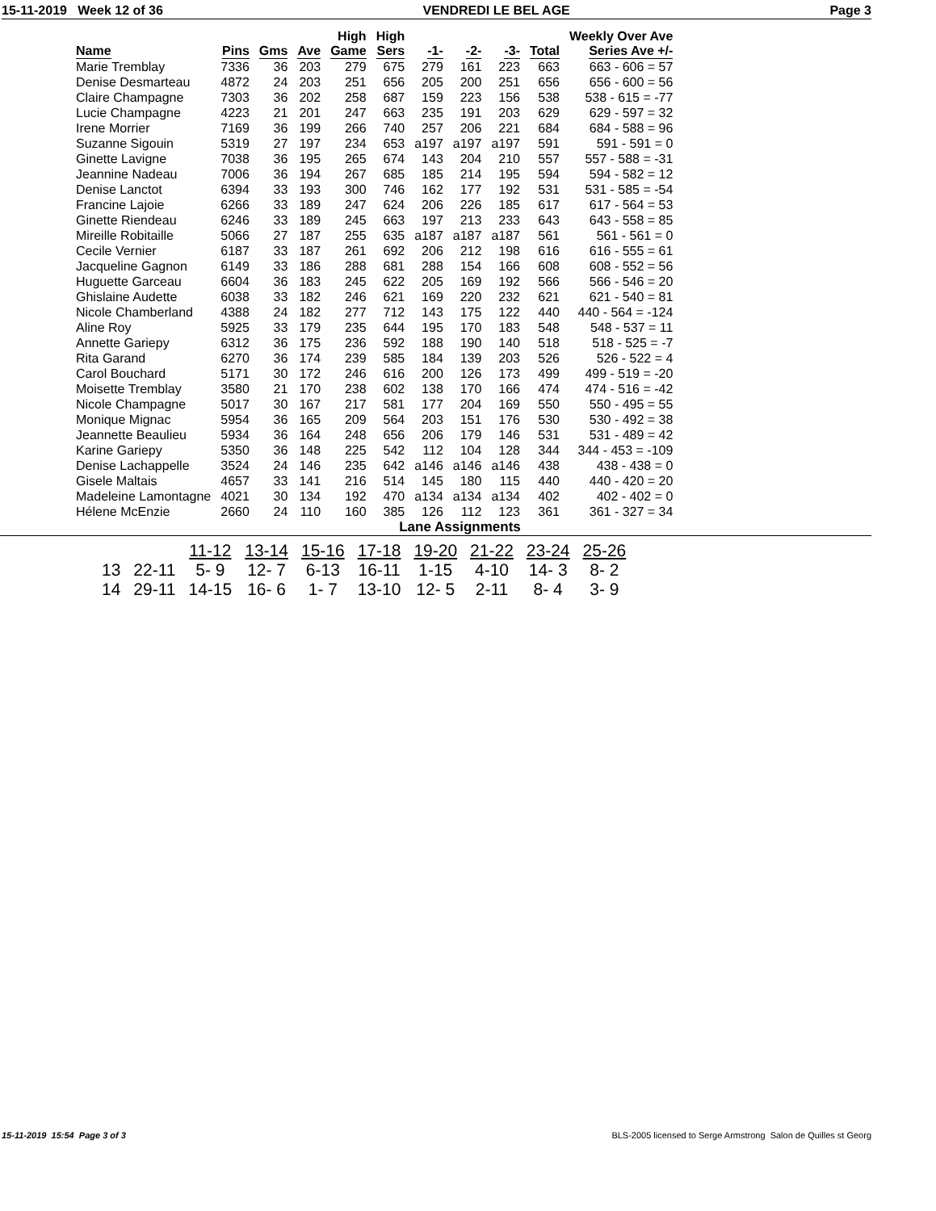15-11-2019 Week 12 of 36 VENDREDI LE BEL AGE Page 3
| Name | Pins | Gms | Ave | High Game | High Sers | -1- | -2- | -3- | Total | Weekly Over Ave Series Ave +/- |
| --- | --- | --- | --- | --- | --- | --- | --- | --- | --- | --- |
| Marie Tremblay | 7336 | 36 | 203 | 279 | 675 | 279 | 161 | 223 | 663 | 663 - 606 = 57 |
| Denise Desmarteau | 4872 | 24 | 203 | 251 | 656 | 205 | 200 | 251 | 656 | 656 - 600 = 56 |
| Claire Champagne | 7303 | 36 | 202 | 258 | 687 | 159 | 223 | 156 | 538 | 538 - 615 = -77 |
| Lucie Champagne | 4223 | 21 | 201 | 247 | 663 | 235 | 191 | 203 | 629 | 629 - 597 = 32 |
| Irene Morrier | 7169 | 36 | 199 | 266 | 740 | 257 | 206 | 221 | 684 | 684 - 588 = 96 |
| Suzanne Sigouin | 5319 | 27 | 197 | 234 | 653 | a197 | a197 | a197 | 591 | 591 - 591 = 0 |
| Ginette Lavigne | 7038 | 36 | 195 | 265 | 674 | 143 | 204 | 210 | 557 | 557 - 588 = -31 |
| Jeannine Nadeau | 7006 | 36 | 194 | 267 | 685 | 185 | 214 | 195 | 594 | 594 - 582 = 12 |
| Denise Lanctot | 6394 | 33 | 193 | 300 | 746 | 162 | 177 | 192 | 531 | 531 - 585 = -54 |
| Francine Lajoie | 6266 | 33 | 189 | 247 | 624 | 206 | 226 | 185 | 617 | 617 - 564 = 53 |
| Ginette Riendeau | 6246 | 33 | 189 | 245 | 663 | 197 | 213 | 233 | 643 | 643 - 558 = 85 |
| Mireille Robitaille | 5066 | 27 | 187 | 255 | 635 | a187 | a187 | a187 | 561 | 561 - 561 = 0 |
| Cecile Vernier | 6187 | 33 | 187 | 261 | 692 | 206 | 212 | 198 | 616 | 616 - 555 = 61 |
| Jacqueline Gagnon | 6149 | 33 | 186 | 288 | 681 | 288 | 154 | 166 | 608 | 608 - 552 = 56 |
| Huguette Garceau | 6604 | 36 | 183 | 245 | 622 | 205 | 169 | 192 | 566 | 566 - 546 = 20 |
| Ghislaine Audette | 6038 | 33 | 182 | 246 | 621 | 169 | 220 | 232 | 621 | 621 - 540 = 81 |
| Nicole Chamberland | 4388 | 24 | 182 | 277 | 712 | 143 | 175 | 122 | 440 | 440 - 564 = -124 |
| Aline Roy | 5925 | 33 | 179 | 235 | 644 | 195 | 170 | 183 | 548 | 548 - 537 = 11 |
| Annette Gariepy | 6312 | 36 | 175 | 236 | 592 | 188 | 190 | 140 | 518 | 518 - 525 = -7 |
| Rita Garand | 6270 | 36 | 174 | 239 | 585 | 184 | 139 | 203 | 526 | 526 - 522 = 4 |
| Carol Bouchard | 5171 | 30 | 172 | 246 | 616 | 200 | 126 | 173 | 499 | 499 - 519 = -20 |
| Moisette Tremblay | 3580 | 21 | 170 | 238 | 602 | 138 | 170 | 166 | 474 | 474 - 516 = -42 |
| Nicole Champagne | 5017 | 30 | 167 | 217 | 581 | 177 | 204 | 169 | 550 | 550 - 495 = 55 |
| Monique Mignac | 5954 | 36 | 165 | 209 | 564 | 203 | 151 | 176 | 530 | 530 - 492 = 38 |
| Jeannette Beaulieu | 5934 | 36 | 164 | 248 | 656 | 206 | 179 | 146 | 531 | 531 - 489 = 42 |
| Karine Gariepy | 5350 | 36 | 148 | 225 | 542 | 112 | 104 | 128 | 344 | 344 - 453 = -109 |
| Denise Lachappelle | 3524 | 24 | 146 | 235 | 642 | a146 | a146 | a146 | 438 | 438 - 438 = 0 |
| Gisele Maltais | 4657 | 33 | 141 | 216 | 514 | 145 | 180 | 115 | 440 | 440 - 420 = 20 |
| Madeleine Lamontagne | 4021 | 30 | 134 | 192 | 470 | a134 | a134 | a134 | 402 | 402 - 402 = 0 |
| Hélene McEnzie | 2660 | 24 | 110 | 160 | 385 | 126 | 112 | 123 | 361 | 361 - 327 = 34 |
Lane Assignments
| | | 11-12 | 13-14 | 15-16 | 17-18 | 19-20 | 21-22 | 23-24 | 25-26 |
| --- | --- | --- | --- | --- | --- | --- | --- | --- | --- |
| 13 | 22-11 | 5- 9 | 12- 7 | 6-13 | 16-11 | 1-15 | 4-10 | 14- 3 | 8- 2 |
| 14 | 29-11 | 14-15 | 16- 6 | 1- 7 | 13-10 | 12- 5 | 2-11 | 8- 4 | 3- 9 |
15-11-2019 15:54 Page 3 of 3 BLS-2005 licensed to Serge Armstrong Salon de Quilles st Georg